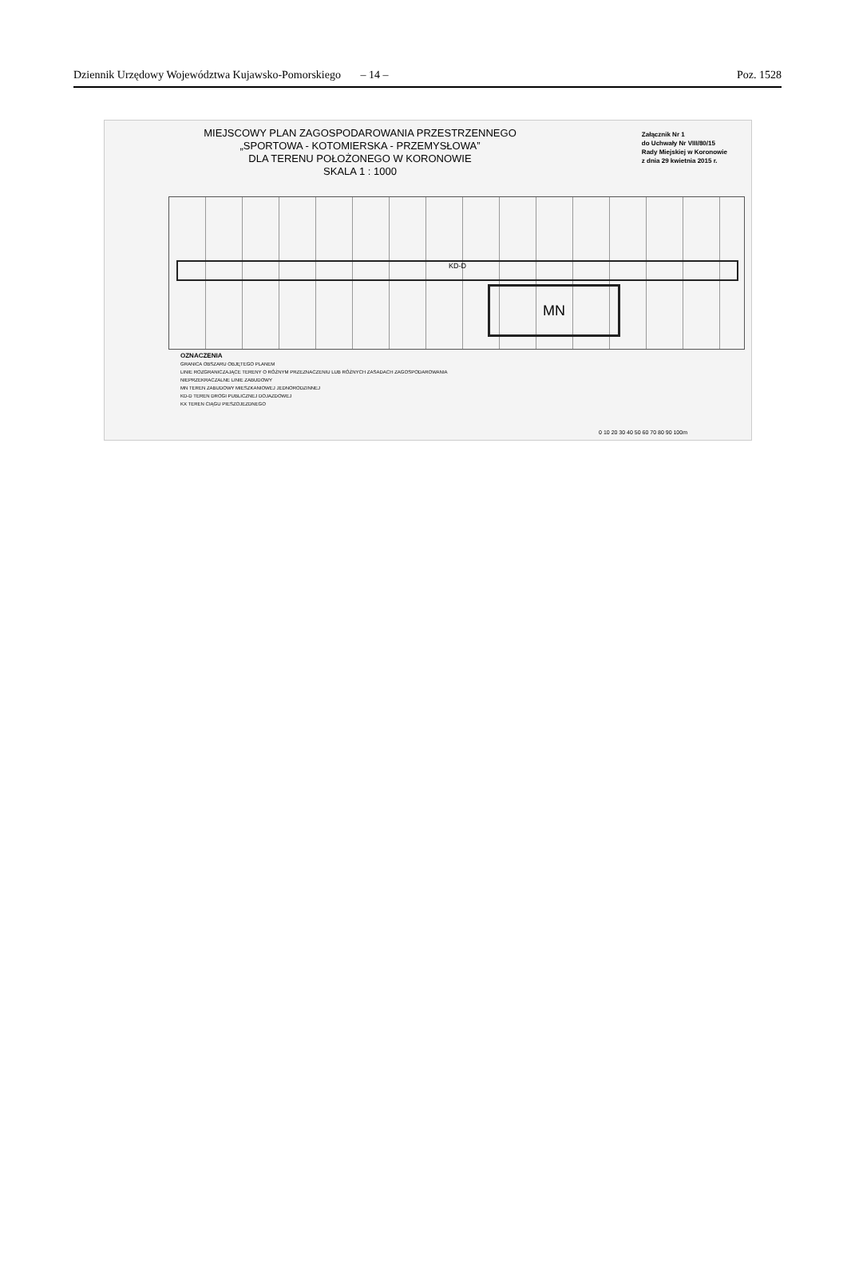Dziennik Urzędowy Województwa Kujawsko-Pomorskiego – 14 – Poz. 1528
MIEJSCOWY PLAN ZAGOSPODAROWANIA PRZESTRZENNEGO
„SPORTOWA - KOTOMIERSKA - PRZEMYSŁOWA”
DLA TERENU POŁOŻONEGO W KORONOWIE
SKALA 1 : 1000
Załącznik Nr 1
do Uchwały Nr VIII/80/15
Rady Miejskiej w Koronowie
z dnia 29 kwietnia 2015 r.
KD-D
MN
OZNACZENIA
GRANICA OBSZARU OBJĘTEGO PLANEM
LINIE ROZGRANICZAJĄCE TERENY O RÓŻNYM PRZEZNACZENIU LUB RÓŻNYCH ZASADACH ZAGOSPODAROWANIA
NIEPRZEKRACZALNE LINIE ZABUDOWY
MN TEREN ZABUDOWY MIESZKANIOWEJ JEDNORODZINNEJ
KD-D TEREN DROGI PUBLICZNEJ DOJAZDOWEJ
KX TEREN CIĄGU PIESZOJEZDNEGO
0 10 20 30 40 50 60 70 80 90 100m